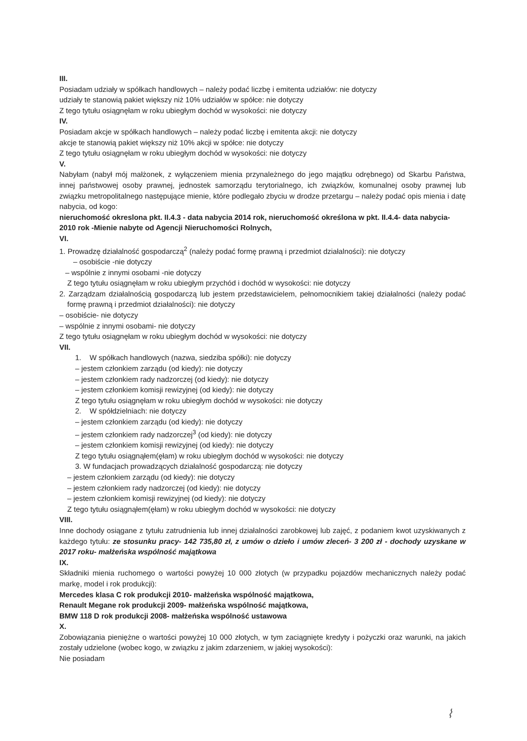III.
Posiadam udziały w spółkach handlowych – należy podać liczbę i emitenta udziałów: nie dotyczy
udziały te stanowią pakiet większy niż 10% udziałów w spółce: nie dotyczy
Z tego tytułu osiągnęłam w roku ubiegłym dochód w wysokości: nie dotyczy
IV.
Posiadam akcje w spółkach handlowych – należy podać liczbę i emitenta akcji: nie dotyczy
akcje te stanowią pakiet większy niż 10% akcji w spółce: nie dotyczy
Z tego tytułu osiągnęłam w roku ubiegłym dochód w wysokości: nie dotyczy
V.
Nabyłam (nabył mój małżonek, z wyłączeniem mienia przynależnego do jego majątku odrębnego) od Skarbu Państwa, innej państwowej osoby prawnej, jednostek samorządu terytorialnego, ich związków, komunalnej osoby prawnej lub związku metropolitalnego następujące mienie, które podlegało zbyciu w drodze przetargu – należy podać opis mienia i datę nabycia, od kogo:
nieruchomość okreslona pkt. II.4.3 - data nabycia 2014 rok, nieruchomość określona w pkt. II.4.4- data nabycia- 2010 rok -Mienie nabyte od Agencji Nieruchomości Rolnych,
VI.
1. Prowadzę działalność gospodarczą<sup>2</sup> (należy podać formę prawną i przedmiot działalności): nie dotyczy
– osobiście -nie dotyczy
– wspólnie z innymi osobami -nie dotyczy
Z tego tytułu osiągnęłam w roku ubiegłym przychód i dochód w wysokości: nie dotyczy
2. Zarządzam działalnością gospodarczą lub jestem przedstawicielem, pełnomocnikiem takiej działalności (należy podać formę prawną i przedmiot działalności): nie dotyczy
– osobiście- nie dotyczy
– wspólnie z innymi osobami- nie dotyczy
Z tego tytułu osiągnęłam w roku ubiegłym dochód w wysokości: nie dotyczy
VII.
1. W spółkach handlowych (nazwa, siedziba spółki): nie dotyczy
– jestem członkiem zarządu (od kiedy): nie dotyczy
– jestem członkiem rady nadzorczej (od kiedy): nie dotyczy
– jestem członkiem komisji rewizyjnej (od kiedy): nie dotyczy
Z tego tytułu osiągnęłam w roku ubiegłym dochód w wysokości: nie dotyczy
2. W spółdzielniach: nie dotyczy
– jestem członkiem zarządu (od kiedy): nie dotyczy
– jestem członkiem rady nadzorczej<sup>3</sup> (od kiedy): nie dotyczy
– jestem członkiem komisji rewizyjnej (od kiedy): nie dotyczy
Z tego tytułu osiągnąłem(ęłam) w roku ubiegłym dochód w wysokości: nie dotyczy
3. W fundacjach prowadzących działalność gospodarczą: nie dotyczy
– jestem członkiem zarządu (od kiedy): nie dotyczy
– jestem członkiem rady nadzorczej (od kiedy): nie dotyczy
– jestem członkiem komisji rewizyjnej (od kiedy): nie dotyczy
Z tego tytułu osiągnąłem(ęłam) w roku ubiegłym dochód w wysokości: nie dotyczy
VIII.
Inne dochody osiągane z tytułu zatrudnienia lub innej działalności zarobkowej lub zajęć, z podaniem kwot uzyskiwanych z każdego tytułu: ze stosunku pracy- 142 735,80 zł, z umów o dzieło i umów zleceń- 3 200 zł - dochody uzyskane w 2017 roku- małżeńska wspólność majątkowa
IX.
Składniki mienia ruchomego o wartości powyżej 10 000 złotych (w przypadku pojazdów mechanicznych należy podać markę, model i rok produkcji):
Mercedes klasa C rok produkcji 2010- małżeńska wspólność majątkowa,
Renault Megane rok produkcji 2009- małżeńska wspólność majątkowa,
BMW 118 D rok produkcji 2008- małżeńska wspólność ustawowa
X.
Zobowiązania pieniężne o wartości powyżej 10 000 złotych, w tym zaciągnięte kredyty i pożyczki oraz warunki, na jakich zostały udzielone (wobec kogo, w związku z jakim zdarzeniem, w jakiej wysokości):
Nie posiadam
⌇